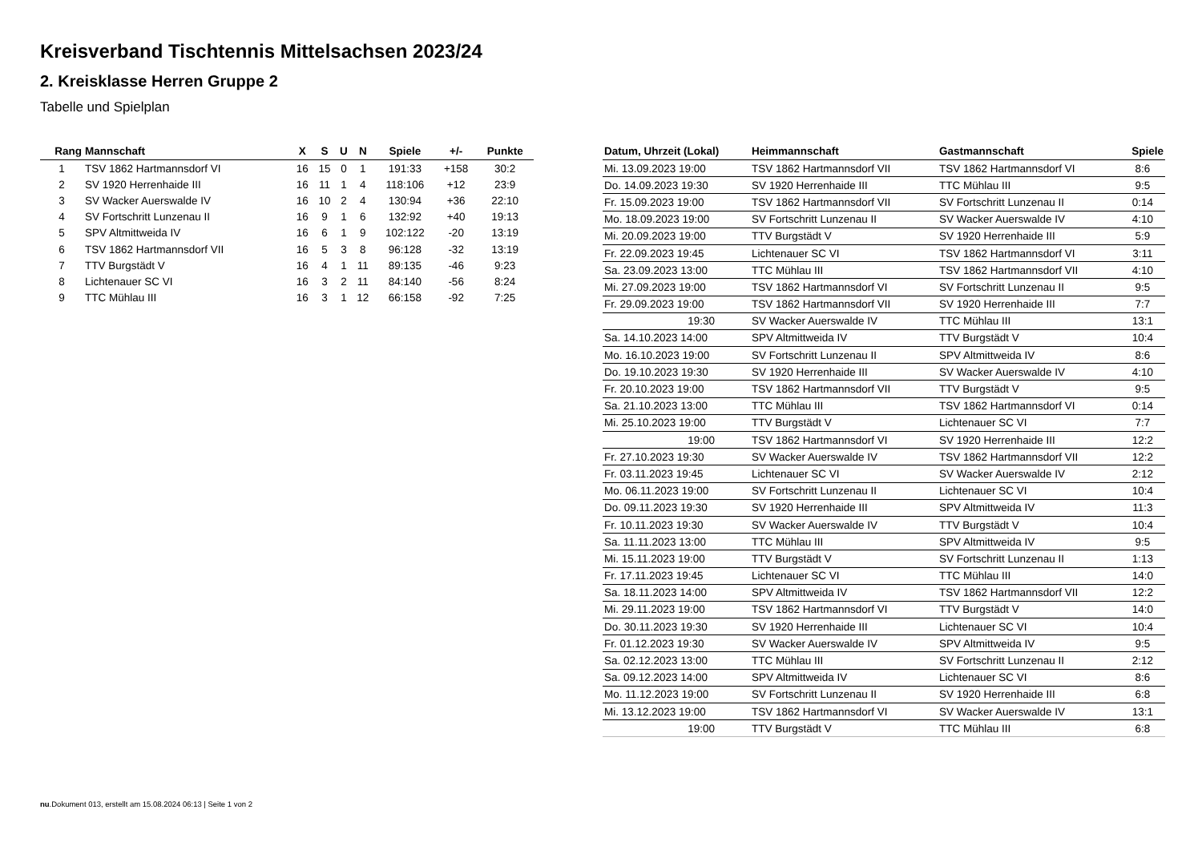Kreisverband Tischtennis Mittelsachsen 2023/24
2. Kreisklasse Herren Gruppe 2
Tabelle und Spielplan
| Rang | Mannschaft | X | S | U | N | Spiele | +/- | Punkte |
| --- | --- | --- | --- | --- | --- | --- | --- | --- |
| 1 | TSV 1862 Hartmannsdorf VI | 16 | 15 | 0 | 1 | 191:33 | +158 | 30:2 |
| 2 | SV 1920 Herrenhaide III | 16 | 11 | 1 | 4 | 118:106 | +12 | 23:9 |
| 3 | SV Wacker Auerswalde IV | 16 | 10 | 2 | 4 | 130:94 | +36 | 22:10 |
| 4 | SV Fortschritt Lunzenau II | 16 | 9 | 1 | 6 | 132:92 | +40 | 19:13 |
| 5 | SPV Altmittweida IV | 16 | 6 | 1 | 9 | 102:122 | -20 | 13:19 |
| 6 | TSV 1862 Hartmannsdorf VII | 16 | 5 | 3 | 8 | 96:128 | -32 | 13:19 |
| 7 | TTV Burgstädt V | 16 | 4 | 1 | 11 | 89:135 | -46 | 9:23 |
| 8 | Lichtenauer SC VI | 16 | 3 | 2 | 11 | 84:140 | -56 | 8:24 |
| 9 | TTC Mühlau III | 16 | 3 | 1 | 12 | 66:158 | -92 | 7:25 |
| Datum, Uhrzeit (Lokal) | Heimmannschaft | Gastmannschaft | Spiele |
| --- | --- | --- | --- |
| Mi. 13.09.2023 19:00 | TSV 1862 Hartmannsdorf VII | TSV 1862 Hartmannsdorf VI | 8:6 |
| Do. 14.09.2023 19:30 | SV 1920 Herrenhaide III | TTC Mühlau III | 9:5 |
| Fr. 15.09.2023 19:00 | TSV 1862 Hartmannsdorf VII | SV Fortschritt Lunzenau II | 0:14 |
| Mo. 18.09.2023 19:00 | SV Fortschritt Lunzenau II | SV Wacker Auerswalde IV | 4:10 |
| Mi. 20.09.2023 19:00 | TTV Burgstädt V | SV 1920 Herrenhaide III | 5:9 |
| Fr. 22.09.2023 19:45 | Lichtenauer SC VI | TSV 1862 Hartmannsdorf VI | 3:11 |
| Sa. 23.09.2023 13:00 | TTC Mühlau III | TSV 1862 Hartmannsdorf VII | 4:10 |
| Mi. 27.09.2023 19:00 | TSV 1862 Hartmannsdorf VI | SV Fortschritt Lunzenau II | 9:5 |
| Fr. 29.09.2023 19:00 | TSV 1862 Hartmannsdorf VII | SV 1920 Herrenhaide III | 7:7 |
| 19:30 | SV Wacker Auerswalde IV | TTC Mühlau III | 13:1 |
| Sa. 14.10.2023 14:00 | SPV Altmittweida IV | TTV Burgstädt V | 10:4 |
| Mo. 16.10.2023 19:00 | SV Fortschritt Lunzenau II | SPV Altmittweida IV | 8:6 |
| Do. 19.10.2023 19:30 | SV 1920 Herrenhaide III | SV Wacker Auerswalde IV | 4:10 |
| Fr. 20.10.2023 19:00 | TSV 1862 Hartmannsdorf VII | TTV Burgstädt V | 9:5 |
| Sa. 21.10.2023 13:00 | TTC Mühlau III | TSV 1862 Hartmannsdorf VI | 0:14 |
| Mi. 25.10.2023 19:00 | TTV Burgstädt V | Lichtenauer SC VI | 7:7 |
| 19:00 | TSV 1862 Hartmannsdorf VI | SV 1920 Herrenhaide III | 12:2 |
| Fr. 27.10.2023 19:30 | SV Wacker Auerswalde IV | TSV 1862 Hartmannsdorf VII | 12:2 |
| Fr. 03.11.2023 19:45 | Lichtenauer SC VI | SV Wacker Auerswalde IV | 2:12 |
| Mo. 06.11.2023 19:00 | SV Fortschritt Lunzenau II | Lichtenauer SC VI | 10:4 |
| Do. 09.11.2023 19:30 | SV 1920 Herrenhaide III | SPV Altmittweida IV | 11:3 |
| Fr. 10.11.2023 19:30 | SV Wacker Auerswalde IV | TTV Burgstädt V | 10:4 |
| Sa. 11.11.2023 13:00 | TTC Mühlau III | SPV Altmittweida IV | 9:5 |
| Mi. 15.11.2023 19:00 | TTV Burgstädt V | SV Fortschritt Lunzenau II | 1:13 |
| Fr. 17.11.2023 19:45 | Lichtenauer SC VI | TTC Mühlau III | 14:0 |
| Sa. 18.11.2023 14:00 | SPV Altmittweida IV | TSV 1862 Hartmannsdorf VII | 12:2 |
| Mi. 29.11.2023 19:00 | TSV 1862 Hartmannsdorf VI | TTV Burgstädt V | 14:0 |
| Do. 30.11.2023 19:30 | SV 1920 Herrenhaide III | Lichtenauer SC VI | 10:4 |
| Fr. 01.12.2023 19:30 | SV Wacker Auerswalde IV | SPV Altmittweida IV | 9:5 |
| Sa. 02.12.2023 13:00 | TTC Mühlau III | SV Fortschritt Lunzenau II | 2:12 |
| Sa. 09.12.2023 14:00 | SPV Altmittweida IV | Lichtenauer SC VI | 8:6 |
| Mo. 11.12.2023 19:00 | SV Fortschritt Lunzenau II | SV 1920 Herrenhaide III | 6:8 |
| Mi. 13.12.2023 19:00 | TSV 1862 Hartmannsdorf VI | SV Wacker Auerswalde IV | 13:1 |
| 19:00 | TTV Burgstädt V | TTC Mühlau III | 6:8 |
nu.Dokument 013, erstellt am 15.08.2024 06:13 | Seite 1 von 2